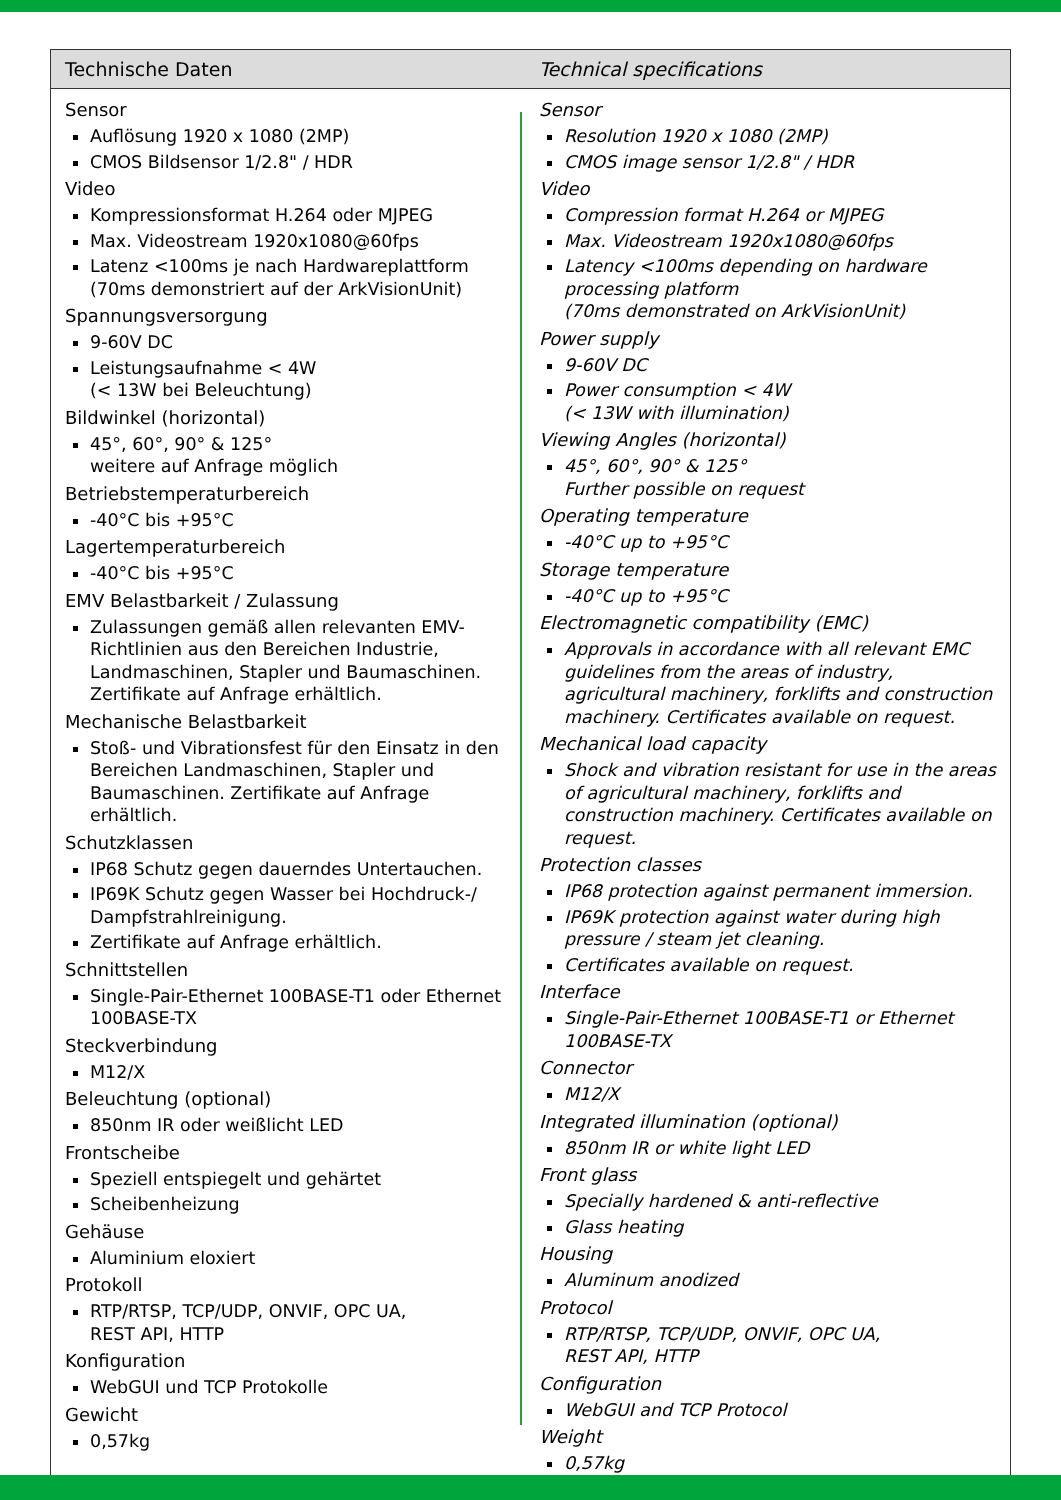| Technische Daten | Technical specifications |
| --- | --- |
| Sensor Auflösung 1920 x 1080 (2MP) CMOS Bildsensor 1/2.8" / HDR Video Kompressionsformat H.264 oder MJPEG Max. Videostream 1920x1080@60fps Latenz <100ms je nach Hardwareplattform (70ms demonstriert auf der ArkVisionUnit) Spannungsversorgung 9-60V DC Leistungsaufnahme < 4W (< 13W bei Beleuchtung) Bildwinkel (horizontal) 45°, 60°, 90° & 125° weitere auf Anfrage möglich Betriebstemperaturbereich -40°C bis +95°C Lagertemperaturbereich -40°C bis +95°C EMV Belastbarkeit / Zulassung Zulassungen gemäß allen relevanten EMV-Richtlinien aus den Bereichen Industrie, Landmaschinen, Stapler und Baumaschinen. Zertifikate auf Anfrage erhältlich. Mechanische Belastbarkeit Stoß- und Vibrationsfest für den Einsatz in den Bereichen Landmaschinen, Stapler und Baumaschinen. Zertifikate auf Anfrage erhältlich. Schutzklassen IP68 Schutz gegen dauerndes Untertauchen. IP69K Schutz gegen Wasser bei Hochdruck-/ Dampfstrahlreinigung. Zertifikate auf Anfrage erhältlich. Schnittstellen Single-Pair-Ethernet 100BASE-T1 oder Ethernet 100BASE-TX Steckverbindung M12/X Beleuchtung (optional) 850nm IR oder weißlicht LED Frontscheibe Speziell entspiegelt und gehärtet Scheibenheizung Gehäuse Aluminium eloxiert Protokoll RTP/RTSP, TCP/UDP, ONVIF, OPC UA, REST API, HTTP Konfiguration WebGUI und TCP Protokolle Gewicht 0,57kg | Sensor Resolution 1920 x 1080 (2MP) CMOS image sensor 1/2.8" / HDR Video Compression format H.264 or MJPEG Max. Videostream 1920x1080@60fps Latency <100ms depending on hardware processing platform (70ms demonstrated on ArkVisionUnit) Power supply 9-60V DC Power consumption < 4W (< 13W with illumination) Viewing Angles (horizontal) 45°, 60°, 90° & 125° Further possible on request Operating temperature -40°C up to +95°C Storage temperature -40°C up to +95°C Electromagnetic compatibility (EMC) Approvals in accordance with all relevant EMC guidelines from the areas of industry, agricultural machinery, forklifts and construction machinery. Certificates available on request. Mechanical load capacity Shock and vibration resistant for use in the areas of agricultural machinery, forklifts and construction machinery. Certificates available on request. Protection classes IP68 protection against permanent immersion. IP69K protection against water during high pressure / steam jet cleaning. Certificates available on request. Interface Single-Pair-Ethernet 100BASE-T1 or Ethernet 100BASE-TX Connector M12/X Integrated illumination (optional) 850nm IR or white light LED Front glass Specially hardened & anti-reflective Glass heating Housing Aluminum anodized Protocol RTP/RTSP, TCP/UDP, ONVIF, OPC UA, REST API, HTTP Configuration WebGUI and TCP Protocol Weight 0,57kg |